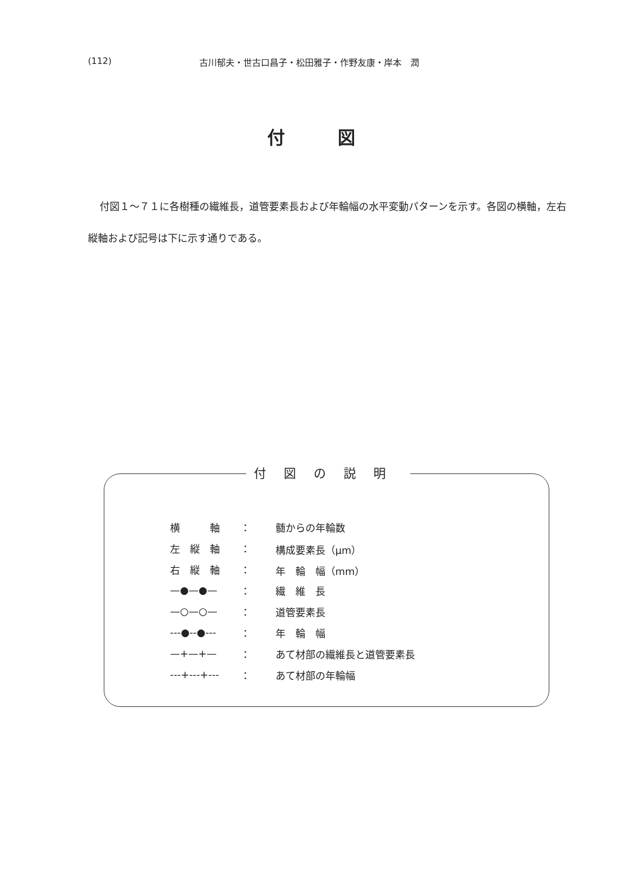(112) 古川郁夫・世古口昌子・松田雅子・作野友康・岸本　潤
付図
付図１～７１に各樹種の繊維長，道管要素長および年輪幅の水平変動パターンを示す。各図の横軸，左右縦軸および記号は下に示す通りである。
付図の説明
| 横 軸 | ： | 髄からの年輪数 |
| 左 縦 軸 | ： | 構成要素長（μm） |
| 右 縦 軸 | ： | 年 輪 幅（mm） |
| —●—●— | ： | 繊 維 長 |
| —○—○— | ： | 道管要素長 |
| ---●--●--- | ： | 年 輪 幅 |
| —+—+— | ： | あて材部の繊維長と道管要素長 |
| ---+---+--- | ： | あて材部の年輪幅 |